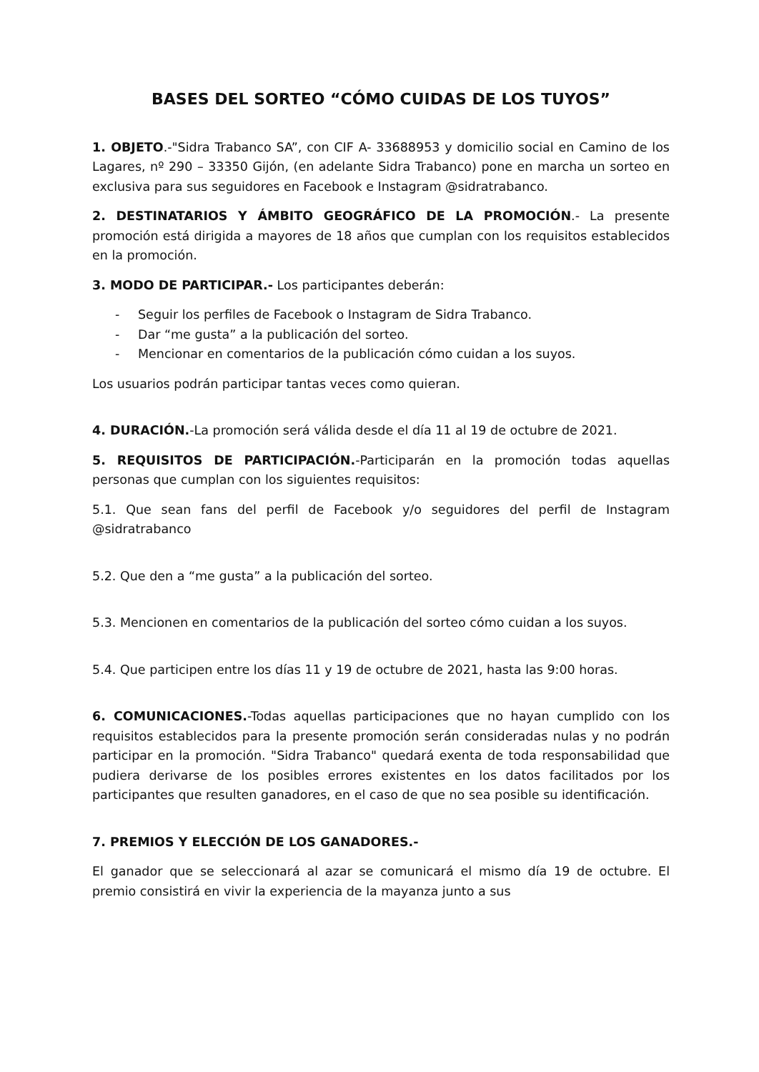BASES DEL SORTEO “CÓMO CUIDAS DE LOS TUYOS”
1. OBJETO.-"Sidra Trabanco SA”, con CIF A- 33688953 y domicilio social en Camino de los Lagares, nº 290 – 33350 Gijón, (en adelante Sidra Trabanco) pone en marcha un sorteo en exclusiva para sus seguidores en Facebook e Instagram @sidratrabanco.
2. DESTINATARIOS Y ÁMBITO GEOGRÁFICO DE LA PROMOCIÓN.- La presente promoción está dirigida a mayores de 18 años que cumplan con los requisitos establecidos en la promoción.
3. MODO DE PARTICIPAR.- Los participantes deberán:
- Seguir los perfiles de Facebook o Instagram de Sidra Trabanco.
- Dar “me gusta” a la publicación del sorteo.
- Mencionar en comentarios de la publicación cómo cuidan a los suyos.
Los usuarios podrán participar tantas veces como quieran.
4. DURACIÓN.-La promoción será válida desde el día 11 al 19 de octubre de 2021.
5. REQUISITOS DE PARTICIPACIÓN.-Participarán en la promoción todas aquellas personas que cumplan con los siguientes requisitos:
5.1. Que sean fans del perfil de Facebook y/o seguidores del perfil de Instagram @sidratrabanco
5.2. Que den a “me gusta” a la publicación del sorteo.
5.3. Mencionen en comentarios de la publicación del sorteo cómo cuidan a los suyos.
5.4. Que participen entre los días 11 y 19 de octubre de 2021, hasta las 9:00 horas.
6. COMUNICACIONES.-Todas aquellas participaciones que no hayan cumplido con los requisitos establecidos para la presente promoción serán consideradas nulas y no podrán participar en la promoción. "Sidra Trabanco" quedará exenta de toda responsabilidad que pudiera derivarse de los posibles errores existentes en los datos facilitados por los participantes que resulten ganadores, en el caso de que no sea posible su identificación.
7. PREMIOS Y ELECCIÓN DE LOS GANADORES.-
El ganador que se seleccionará al azar se comunicará el mismo día 19 de octubre. El premio consistirá en vivir la experiencia de la mayanza junto a sus